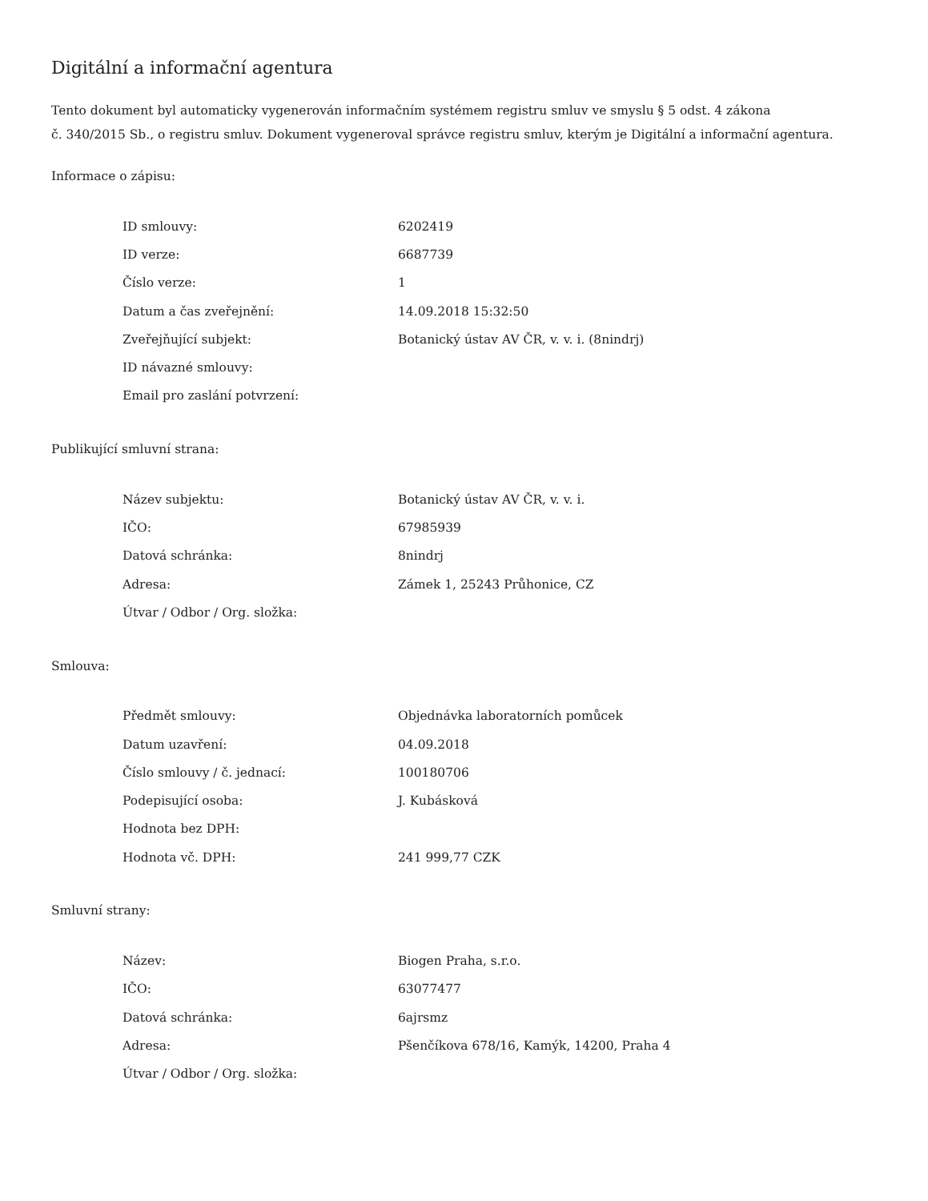Digitální a informační agentura
Tento dokument byl automaticky vygenerován informačním systémem registru smluv ve smyslu § 5 odst. 4 zákona
č. 340/2015 Sb., o registru smluv. Dokument vygeneroval správce registru smluv, kterým je Digitální a informační agentura.
Informace o zápisu:
| ID smlouvy: | 6202419 |
| ID verze: | 6687739 |
| Číslo verze: | 1 |
| Datum a čas zveřejnění: | 14.09.2018 15:32:50 |
| Zveřejňující subjekt: | Botanický ústav AV ČR, v. v. i. (8nindrj) |
| ID návazné smlouvy: | |
| Email pro zaslání potvrzení: | |
Publikující smluvní strana:
| Název subjektu: | Botanický ústav AV ČR, v. v. i. |
| IČO: | 67985939 |
| Datová schránka: | 8nindrj |
| Adresa: | Zámek 1, 25243 Průhonice, CZ |
| Útvar / Odbor / Org. složka: | |
Smlouva:
| Předmět smlouvy: | Objednávka laboratorních pomůcek |
| Datum uzavření: | 04.09.2018 |
| Číslo smlouvy / č. jednací: | 100180706 |
| Podepisující osoba: | J. Kubásková |
| Hodnota bez DPH: | |
| Hodnota vč. DPH: | 241 999,77 CZK |
Smluvní strany:
| Název: | Biogen Praha, s.r.o. |
| IČO: | 63077477 |
| Datová schránka: | 6ajrsmz |
| Adresa: | Pšenčíkova 678/16, Kamýk, 14200, Praha 4 |
| Útvar / Odbor / Org. složka: | |